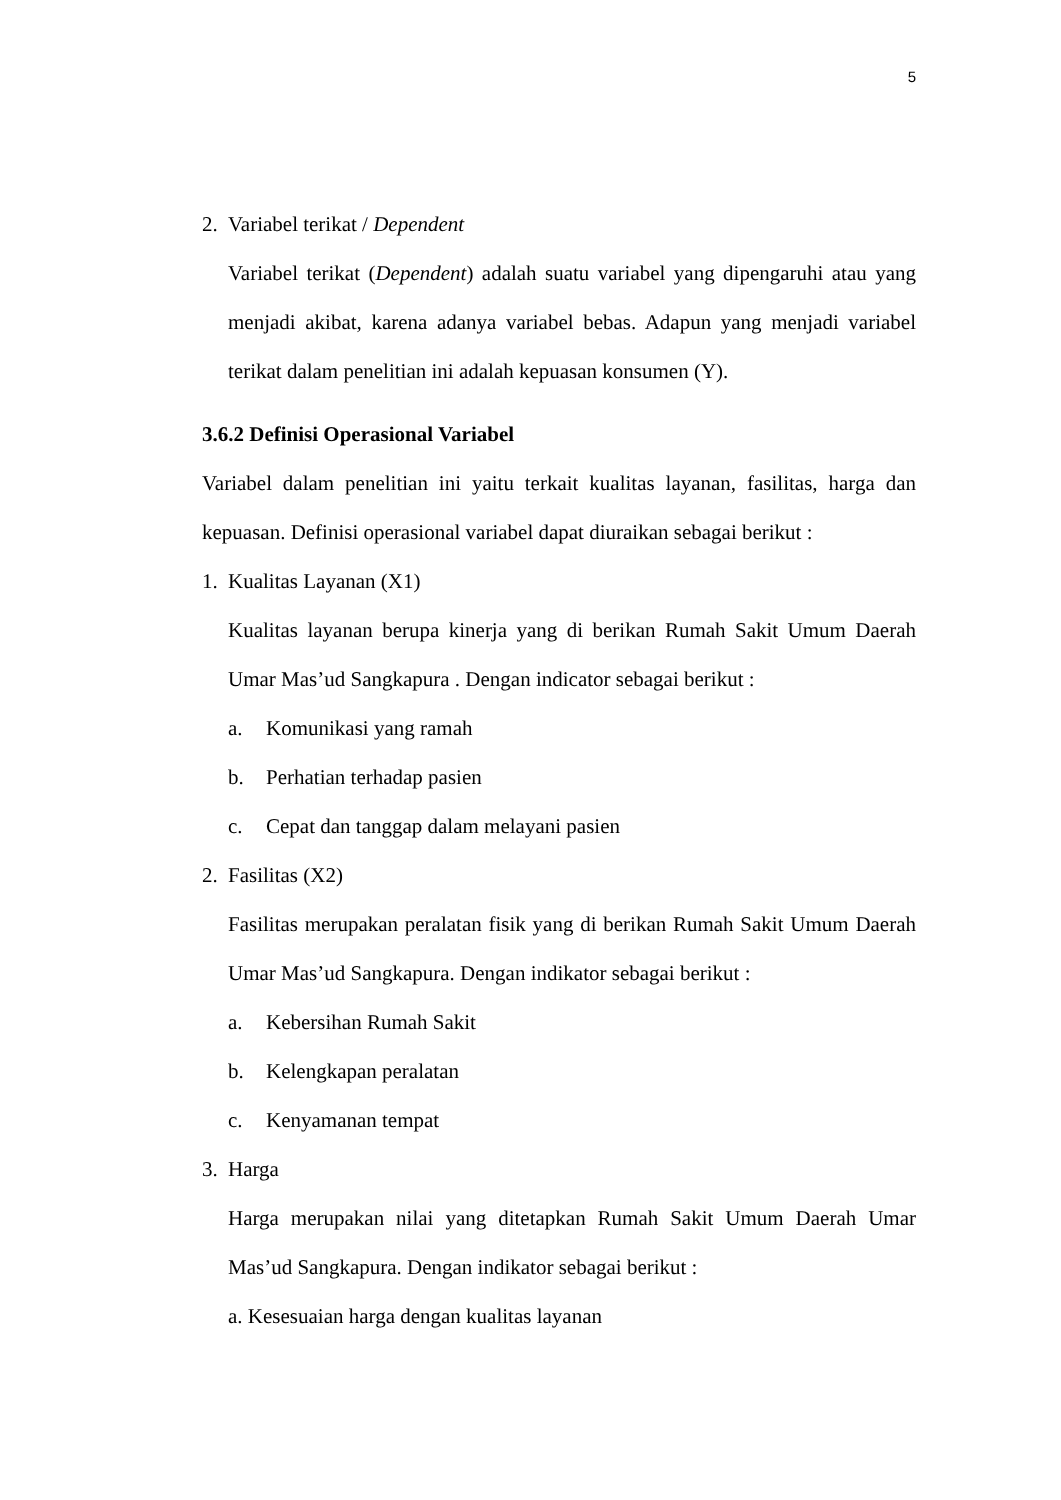5
2. Variabel terikat / Dependent
Variabel terikat (Dependent) adalah suatu variabel yang dipengaruhi atau yang menjadi akibat, karena adanya variabel bebas. Adapun yang menjadi variabel terikat dalam penelitian ini adalah kepuasan konsumen (Y).
3.6.2 Definisi Operasional Variabel
Variabel dalam penelitian ini yaitu terkait kualitas layanan, fasilitas, harga dan kepuasan. Definisi operasional variabel dapat diuraikan sebagai berikut :
1. Kualitas Layanan (X1)
Kualitas layanan berupa kinerja yang di berikan Rumah Sakit Umum Daerah Umar Mas’ud Sangkapura . Dengan indicator sebagai berikut :
a. Komunikasi yang ramah
b. Perhatian terhadap pasien
c. Cepat dan tanggap dalam melayani pasien
2. Fasilitas (X2)
Fasilitas merupakan peralatan fisik yang di berikan Rumah Sakit Umum Daerah Umar Mas’ud Sangkapura. Dengan indikator sebagai berikut :
a. Kebersihan Rumah Sakit
b. Kelengkapan peralatan
c. Kenyamanan tempat
3. Harga
Harga merupakan nilai yang ditetapkan Rumah Sakit Umum Daerah Umar Mas’ud Sangkapura. Dengan indikator sebagai berikut :
a. Kesesuaian harga dengan kualitas layanan